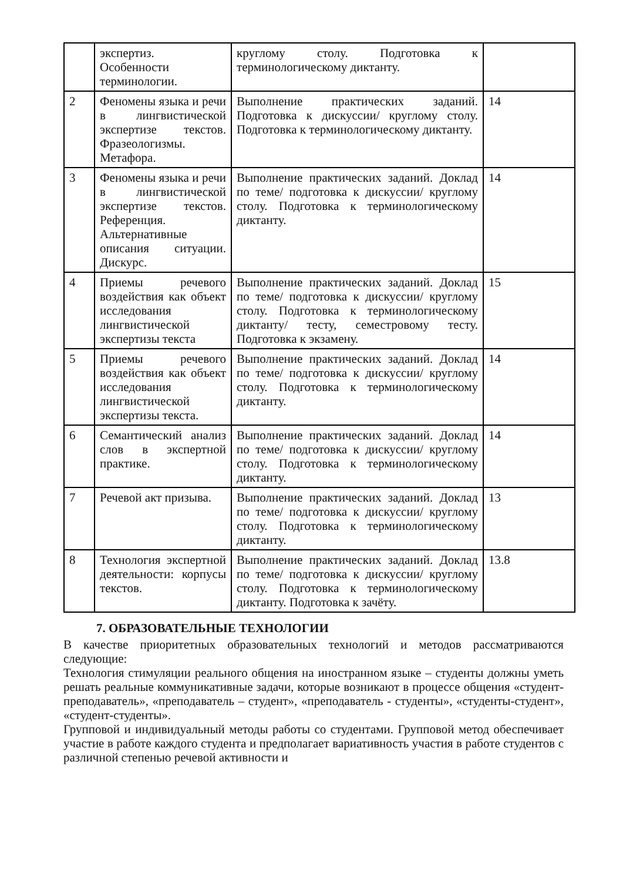| | экспертиз. Особенности терминологии. | круглому столу. Подготовка к терминологическому диктанту. | |
| 2 | Феномены языка и речи в лингвистической экспертизе текстов. Фразеологизмы. Метафора. | Выполнение практических заданий. Подготовка к дискуссии/ круглому столу. Подготовка к терминологическому диктанту. | 14 |
| 3 | Феномены языка и речи в лингвистической экспертизе текстов. Референция. Альтернативные описания ситуации. Дискурс. | Выполнение практических заданий. Доклад по теме/ подготовка к дискуссии/ круглому столу. Подготовка к терминологическому диктанту. | 14 |
| 4 | Приемы речевого воздействия как объект исследования лингвистической экспертизы текста | Выполнение практических заданий. Доклад по теме/ подготовка к дискуссии/ круглому столу. Подготовка к терминологическому диктанту/ тесту, семестровому тесту. Подготовка к экзамену. | 15 |
| 5 | Приемы речевого воздействия как объект исследования лингвистической экспертизы текста. | Выполнение практических заданий. Доклад по теме/ подготовка к дискуссии/ круглому столу. Подготовка к терминологическому диктанту. | 14 |
| 6 | Семантический анализ слов в экспертной практике. | Выполнение практических заданий. Доклад по теме/ подготовка к дискуссии/ круглому столу. Подготовка к терминологическому диктанту. | 14 |
| 7 | Речевой акт призыва. | Выполнение практических заданий. Доклад по теме/ подготовка к дискуссии/ круглому столу. Подготовка к терминологическому диктанту. | 13 |
| 8 | Технология экспертной деятельности: корпусы текстов. | Выполнение практических заданий. Доклад по теме/ подготовка к дискуссии/ круглому столу. Подготовка к терминологическому диктанту. Подготовка к зачёту. | 13.8 |
7. ОБРАЗОВАТЕЛЬНЫЕ ТЕХНОЛОГИИ
В качестве приоритетных образовательных технологий и методов рассматриваются следующие:
Технология стимуляции реального общения на иностранном языке – студенты должны уметь решать реальные коммуникативные задачи, которые возникают в процессе общения «студент- преподаватель», «преподаватель – студент», «преподаватель - студенты», «студенты-студент», «студент-студенты».
Групповой и индивидуальный методы работы со студентами. Групповой метод обеспечивает участие в работе каждого студента и предполагает вариативность участия в работе студентов с различной степенью речевой активности и